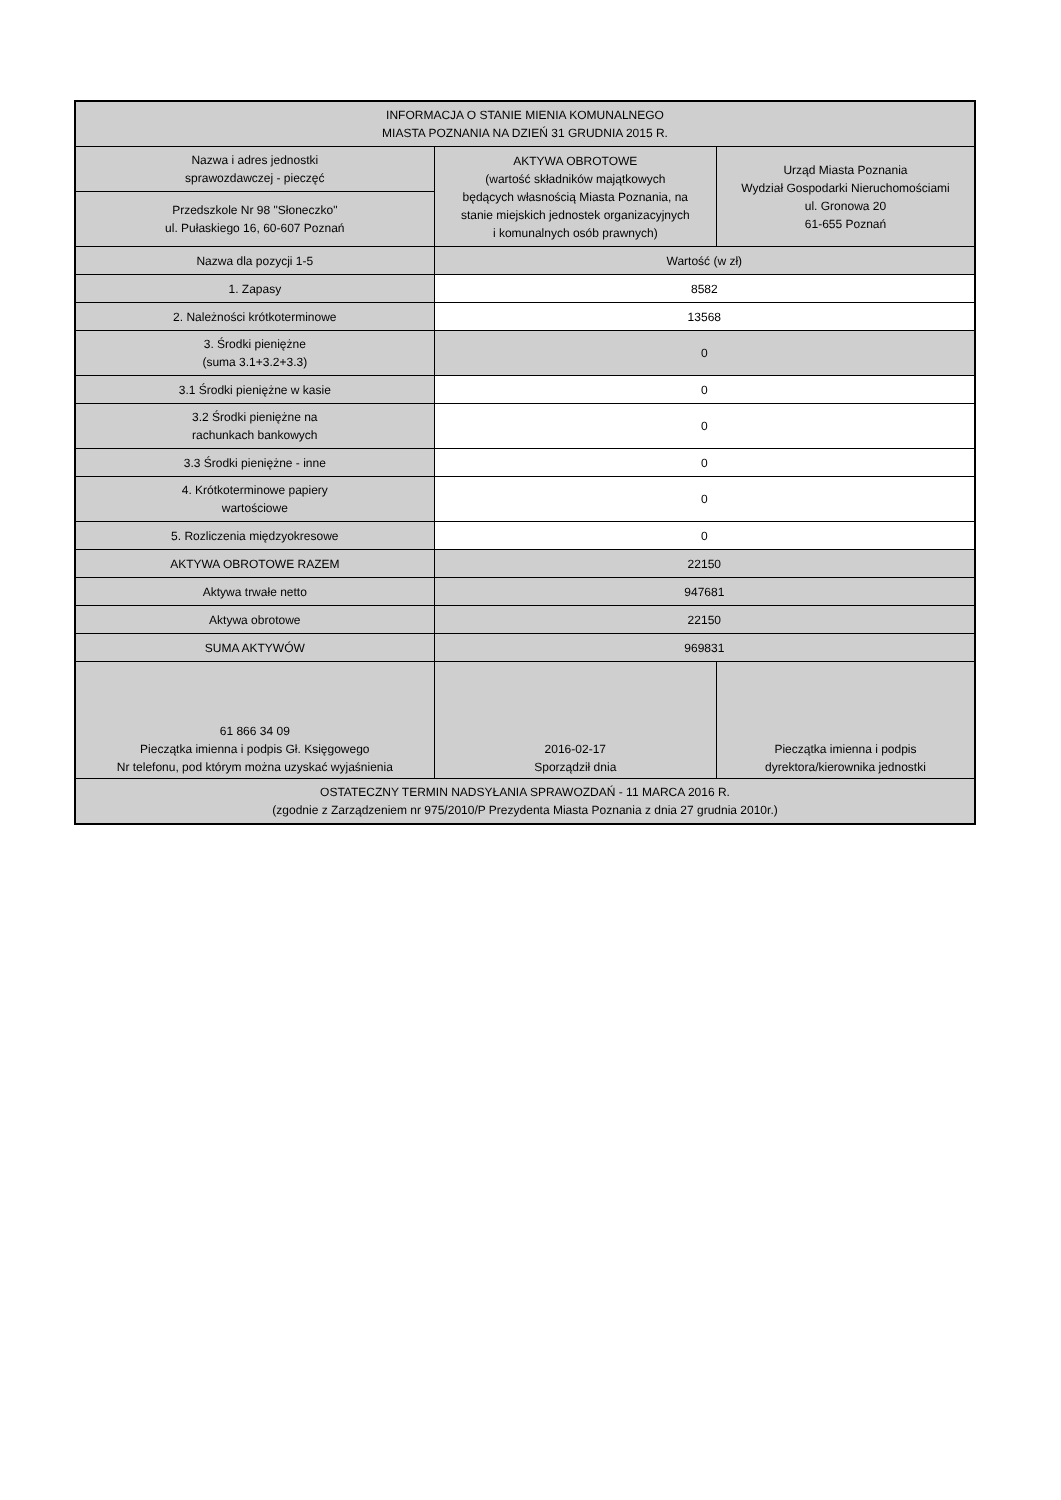| INFORMACJA O STANIE MIENIA KOMUNALNEGO MIASTA POZNANIA NA DZIEŃ 31 GRUDNIA 2015 R. | | |
| Nazwa i adres jednostki sprawozdawczej - pieczęć | AKTYWA OBROTOWE (wartość składników majątkowych będących własnością Miasta Poznania, na stanie miejskich jednostek organizacyjnych i komunalnych osób prawnych) | Urząd Miasta Poznania Wydział Gospodarki Nieruchomościami ul. Gronowa 20 61-655 Poznań |
| Przedszkole Nr 98 "Słoneczko" ul. Pułaskiego 16, 60-607 Poznań | | |
| Nazwa dla pozycji 1-5 | Wartość (w zł) | |
| 1. Zapasy | 8582 | |
| 2. Należności krótkoterminowe | 13568 | |
| 3. Środki pieniężne (suma 3.1+3.2+3.3) | 0 | |
| 3.1 Środki pieniężne w kasie | 0 | |
| 3.2 Środki pieniężne na rachunkach bankowych | 0 | |
| 3.3 Środki pieniężne - inne | 0 | |
| 4. Krótkoterminowe papiery wartościowe | 0 | |
| 5. Rozliczenia międzyokresowe | 0 | |
| AKTYWA OBROTOWE RAZEM | 22150 | |
| Aktywa trwałe netto | 947681 | |
| Aktywa obrotowe | 22150 | |
| SUMA AKTYWÓW | 969831 | |
| 61 866 34 09 Pieczątka imienna i podpis Gł. Księgowego Nr telefonu, pod którym można uzyskać wyjaśnienia | 2016-02-17 Sporządził dnia | Pieczątka imienna i podpis dyrektora/kierownika jednostki |
| OSTATECZNY TERMIN NADSYŁANIA SPRAWOZDAŃ - 11 MARCA 2016 R. (zgodnie z Zarządzeniem nr 975/2010/P Prezydenta Miasta Poznania z dnia 27 grudnia 2010r.) | | |